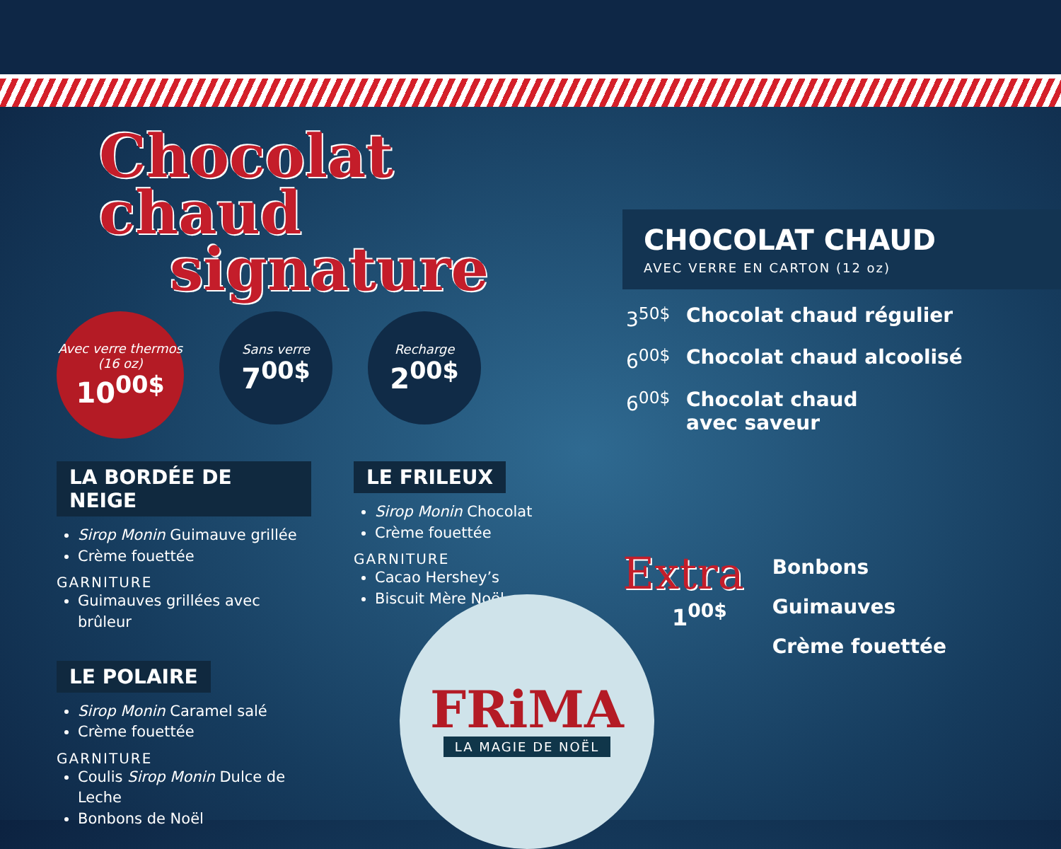Chocolat chaud
signature
Avec verre thermos (16 oz)
10<sup>00$</sup>
Sans verre
7<sup>00$</sup>
Recharge
2<sup>00$</sup>
LA BORDÉE DE NEIGE
Sirop Monin Guimauve grillée
Crème fouettée
GARNITURE
Guimauves grillées avec brûleur
LE POLAIRE
Sirop Monin Caramel salé
Crème fouettée
GARNITURE
Coulis Sirop Monin Dulce de Leche
Bonbons de Noël
LE FRILEUX
Sirop Monin Chocolat
Crème fouettée
GARNITURE
Cacao Hershey’s
Biscuit Mère Noël
CHOCOLAT CHAUD
AVEC VERRE EN CARTON (12 oz)
3<sup>50$</sup> Chocolat chaud régulier
6<sup>00$</sup> Chocolat chaud alcoolisé
6<sup>00$</sup> Chocolat chaud
avec saveur
Extra
1<sup>00$</sup>
Bonbons
Guimauves
Crème fouettée
FRiMA
LA MAGIE DE NOËL